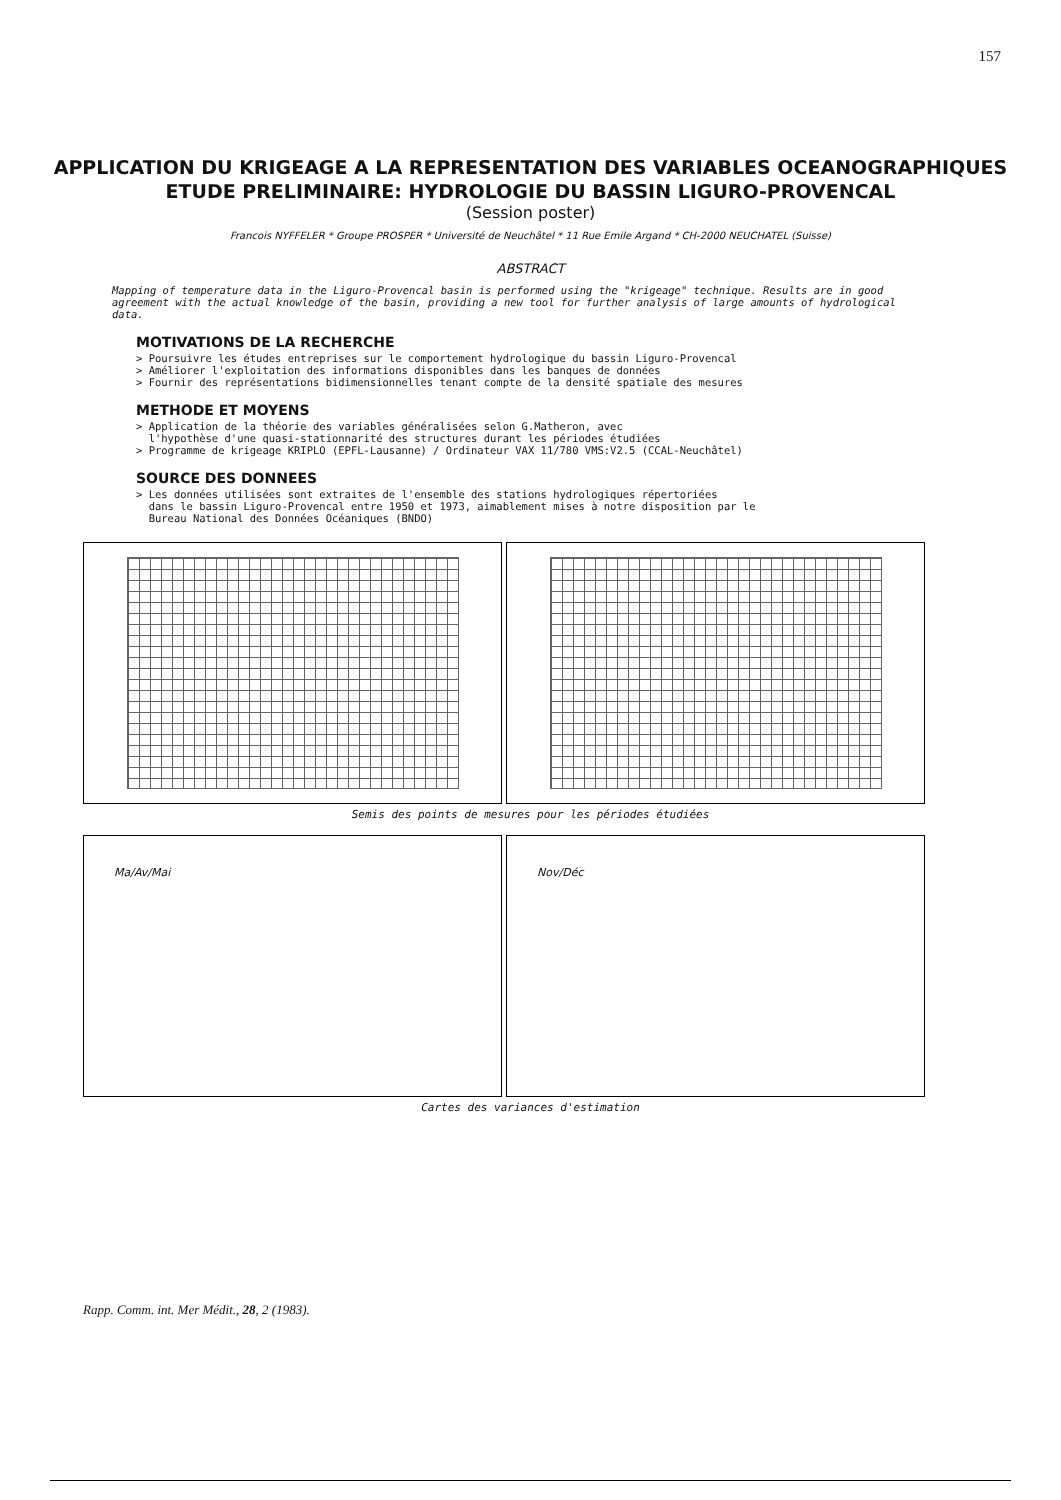157
APPLICATION DU KRIGEAGE A LA REPRESENTATION DES VARIABLES OCEANOGRAPHIQUES
ETUDE PRELIMINAIRE: HYDROLOGIE DU BASSIN LIGURO-PROVENCAL
(Session poster)
Francois NYFFELER * Groupe PROSPER * Université de Neuchâtel * 11 Rue Emile Argand * CH-2000 NEUCHATEL (Suisse)
ABSTRACT
Mapping of temperature data in the Liguro-Provencal basin is performed using the "krigeage" technique. Results are in good agreement with the actual knowledge of the basin, providing a new tool for further analysis of large amounts of hydrological data.
MOTIVATIONS DE LA RECHERCHE
> Poursuivre les études entreprises sur le comportement hydrologique du bassin Liguro-Provencal
> Améliorer l'exploitation des informations disponibles dans les banques de données
> Fournir des représentations bidimensionnelles tenant compte de la densité spatiale des mesures
METHODE ET MOYENS
> Application de la théorie des variables généralisées selon G.Matheron, avec
l'hypothèse d'une quasi-stationnarité des structures durant les périodes étudiées
> Programme de krigeage KRIPLO (EPFL-Lausanne) / Ordinateur VAX 11/780 VMS:V2.5 (CCAL-Neuchâtel)
SOURCE DES DONNEES
> Les données utilisées sont extraites de l'ensemble des stations hydrologiques répertoriées
dans le bassin Liguro-Provencal entre 1950 et 1973, aimablement mises à notre disposition par le
Bureau National des Données Océaniques (BNDO)
Semis des points de mesures pour les périodes étudiées
Ma/Av/Mai Nov/Déc
Cartes des variances d'estimation
Rapp. Comm. int. Mer Médit., 28, 2 (1983).